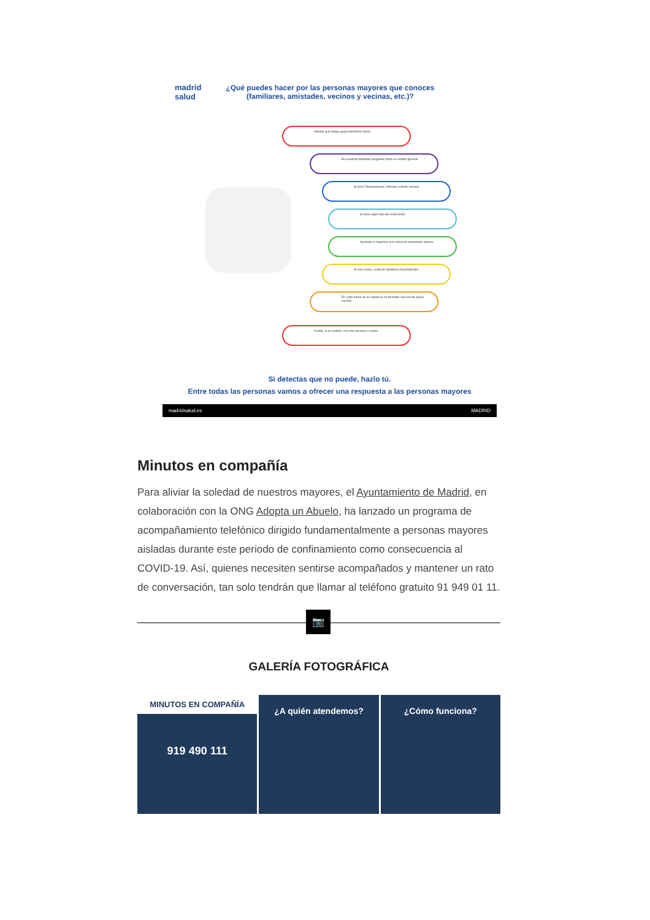madrid
salud
¿Qué puedes hacer por las personas mayores que conoces
(familiares, amistades, vecinos y vecinas, etc.)?
Intentar que tenga apoyo telefónico diario.
En nuestras llamadas pregunta sobre su estado general.
Si tiene Teleasistencia, informar a dicho servicio.
Si toma algún tipo de medicación.
Ayudarle a organizar una rutina de actividades diarias.
Si vive solo/a, cuida de familiares dependientes.
En cada barrio de la ciudad se ha formado una red de apoyo vecinal.
Contar, si es posible, con una persona o varias.
Si detectas que no puede, hazlo tú.
Entre todas las personas vamos a ofrecer una respuesta a las personas mayores
madridsalud.es MADRID
Minutos en compañía
Para aliviar la soledad de nuestros mayores, el Ayuntamiento de Madrid, en colaboración con la ONG Adopta un Abuelo, ha lanzado un programa de acompañamiento telefónico dirigido fundamentalmente a personas mayores aisladas durante este periodo de confinamiento como consecuencia al COVID-19. Así, quienes necesiten sentirse acompañados y mantener un rato de conversación, tan solo tendrán que llamar al teléfono gratuito 91 949 01 11.
📷
GALERÍA FOTOGRÁFICA
MINUTOS EN COMPAÑÍA
919 490 111
¿A quién atendemos? ¿Cómo funciona?